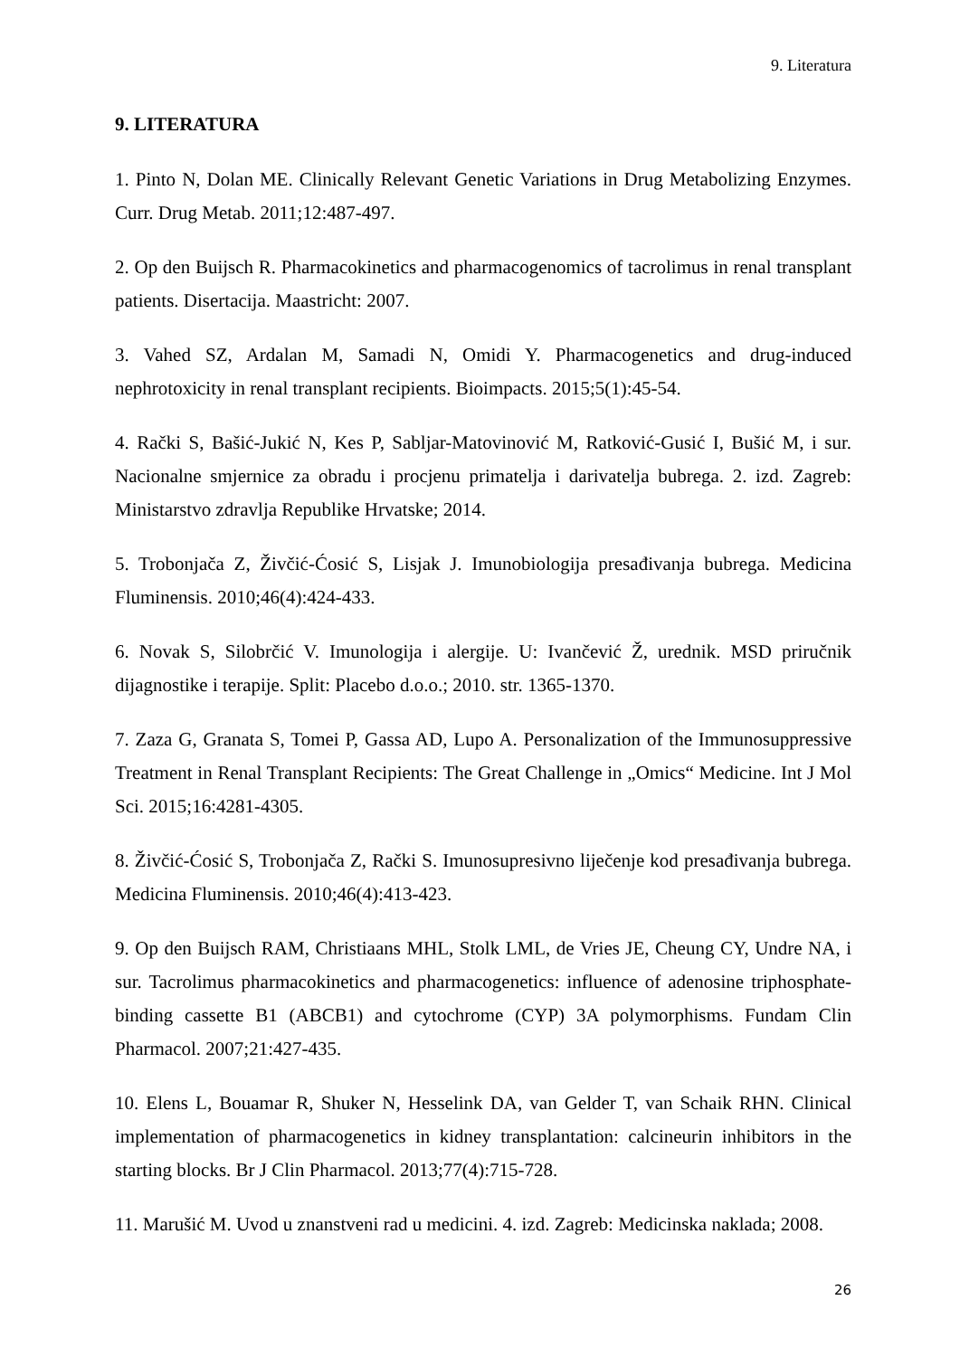9. Literatura
9. LITERATURA
1. Pinto N, Dolan ME. Clinically Relevant Genetic Variations in Drug Metabolizing Enzymes. Curr. Drug Metab. 2011;12:487-497.
2. Op den Buijsch R. Pharmacokinetics and pharmacogenomics of tacrolimus in renal transplant patients. Disertacija. Maastricht: 2007.
3. Vahed SZ, Ardalan M, Samadi N, Omidi Y. Pharmacogenetics and drug-induced nephrotoxicity in renal transplant recipients. Bioimpacts. 2015;5(1):45-54.
4. Rački S, Bašić-Jukić N, Kes P, Sabljar-Matovinović M, Ratković-Gusić I, Bušić M, i sur. Nacionalne smjernice za obradu i procjenu primatelja i darivatelja bubrega. 2. izd. Zagreb: Ministarstvo zdravlja Republike Hrvatske; 2014.
5. Trobonjača Z, Živčić-Ćosić S, Lisjak J. Imunobiologija presađivanja bubrega. Medicina Fluminensis. 2010;46(4):424-433.
6. Novak S, Silobrčić V. Imunologija i alergije. U: Ivančević Ž, urednik. MSD priručnik dijagnostike i terapije. Split: Placebo d.o.o.; 2010. str. 1365-1370.
7. Zaza G, Granata S, Tomei P, Gassa AD, Lupo A. Personalization of the Immunosuppressive Treatment in Renal Transplant Recipients: The Great Challenge in „Omics“ Medicine. Int J Mol Sci. 2015;16:4281-4305.
8. Živčić-Ćosić S, Trobonjača Z, Rački S. Imunosupresivno liječenje kod presađivanja bubrega. Medicina Fluminensis. 2010;46(4):413-423.
9. Op den Buijsch RAM, Christiaans MHL, Stolk LML, de Vries JE, Cheung CY, Undre NA, i sur. Tacrolimus pharmacokinetics and pharmacogenetics: influence of adenosine triphosphate-binding cassette B1 (ABCB1) and cytochrome (CYP) 3A polymorphisms. Fundam Clin Pharmacol. 2007;21:427-435.
10. Elens L, Bouamar R, Shuker N, Hesselink DA, van Gelder T, van Schaik RHN. Clinical implementation of pharmacogenetics in kidney transplantation: calcineurin inhibitors in the starting blocks. Br J Clin Pharmacol. 2013;77(4):715-728.
11. Marušić M. Uvod u znanstveni rad u medicini. 4. izd. Zagreb: Medicinska naklada; 2008.
26